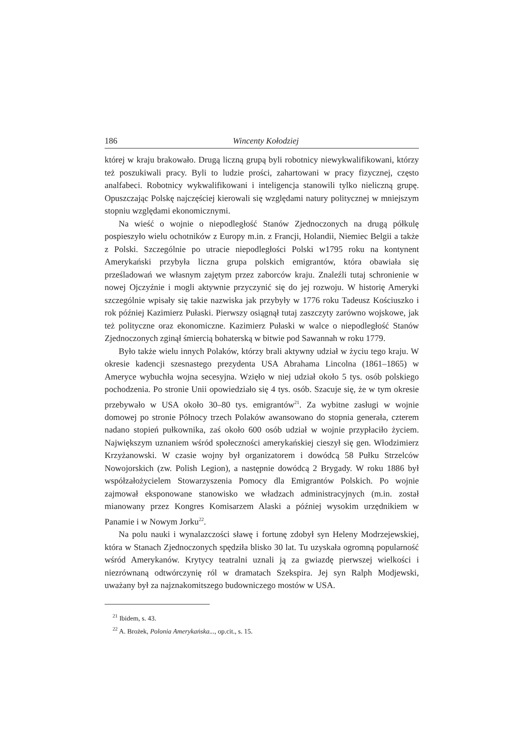186 Wincenty Kołodziej
której w kraju brakowało. Drugą liczną grupą byli robotnicy niewykwalifikowani, którzy też poszukiwali pracy. Byli to ludzie prości, zahartowani w pracy fizycznej, często analfabeci. Robotnicy wykwalifikowani i inteligencja stanowili tylko nieliczną grupę. Opuszczając Polskę najczęściej kierowali się względami natury politycznej w mniejszym stopniu względami ekonomicznymi.
Na wieść o wojnie o niepodległość Stanów Zjednoczonych na drugą półkulę pospieszyło wielu ochotników z Europy m.in. z Francji, Holandii, Niemiec Belgii a także z Polski. Szczególnie po utracie niepodległości Polski w1795 roku na kontynent Amerykański przybyła liczna grupa polskich emigrantów, która obawiała się prześladowań we własnym zajętym przez zaborców kraju. Znaleźli tutaj schronienie w nowej Ojczyźnie i mogli aktywnie przyczynić się do jej rozwoju. W historię Ameryki szczególnie wpisały się takie nazwiska jak przybyły w 1776 roku Tadeusz Kościuszko i rok później Kazimierz Pułaski. Pierwszy osiągnął tutaj zaszczyty zarówno wojskowe, jak też polityczne oraz ekonomiczne. Kazimierz Pułaski w walce o niepodległość Stanów Zjednoczonych zginął śmiercią bohaterską w bitwie pod Sawannah w roku 1779.
Było także wielu innych Polaków, którzy brali aktywny udział w życiu tego kraju. W okresie kadencji szesnastego prezydenta USA Abrahama Lincolna (1861–1865) w Ameryce wybuchła wojna secesyjna. Wzięło w niej udział około 5 tys. osób polskiego pochodzenia. Po stronie Unii opowiedziało się 4 tys. osób. Szacuje się, że w tym okresie przebywało w USA około 30–80 tys. emigrantów<sup>21</sup>. Za wybitne zasługi w wojnie domowej po stronie Północy trzech Polaków awansowano do stopnia generała, czterem nadano stopień pułkownika, zaś około 600 osób udział w wojnie przypłaciło życiem. Największym uznaniem wśród społeczności amerykańskiej cieszył się gen. Włodzimierz Krzyżanowski. W czasie wojny był organizatorem i dowódcą 58 Pułku Strzelców Nowojorskich (zw. Polish Legion), a następnie dowódcą 2 Brygady. W roku 1886 był współzałożycielem Stowarzyszenia Pomocy dla Emigrantów Polskich. Po wojnie zajmował eksponowane stanowisko we władzach administracyjnych (m.in. został mianowany przez Kongres Komisarzem Alaski a później wysokim urzędnikiem w Panamie i w Nowym Jorku<sup>22</sup>.
Na polu nauki i wynalazczości sławę i fortunę zdobył syn Heleny Modrzejewskiej, która w Stanach Zjednoczonych spędziła blisko 30 lat. Tu uzyskała ogromną popularność wśród Amerykanów. Krytycy teatralni uznali ją za gwiazdę pierwszej wielkości i niezrównaną odtwórczynię ról w dramatach Szekspira. Jej syn Ralph Modjewski, uważany był za najznakomitszego budowniczego mostów w USA.
<sup>21</sup> Ibidem, s. 43.
<sup>22</sup> A. Brożek, Polonia Amerykańska..., op.cit., s. 15.